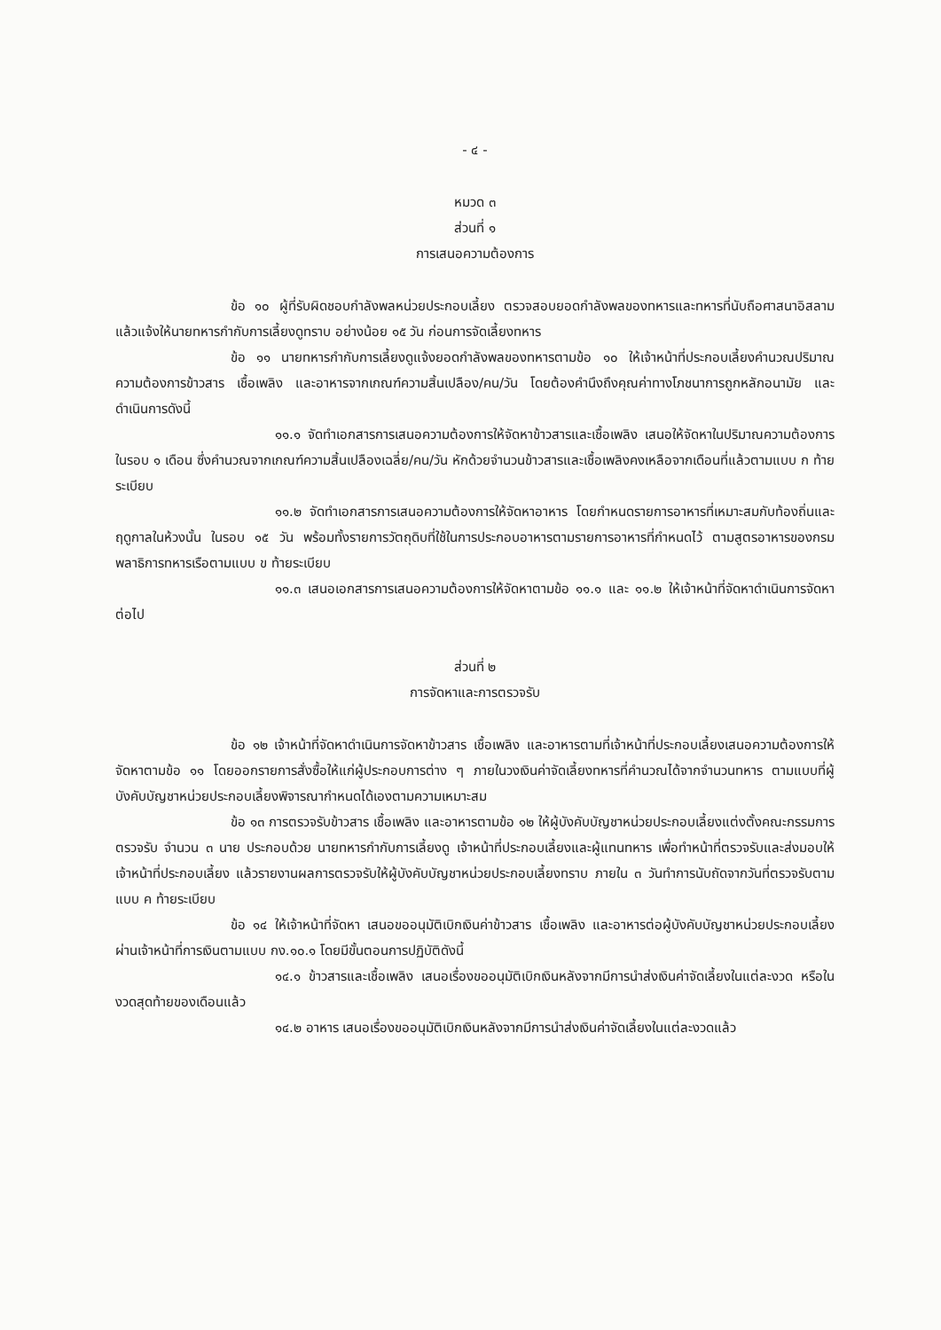- ๔ -
หมวด ๓
ส่วนที่ ๑
การเสนอความต้องการ
ข้อ ๑๐ ผู้ที่รับผิดชอบกำลังพลหน่วยประกอบเลี้ยง ตรวจสอบยอดกำลังพลของทหารและทหารที่นับถือศาสนาอิสลามแล้วแจ้งให้นายทหารกำกับการเลี้ยงดูทราบ อย่างน้อย ๑๕ วัน ก่อนการจัดเลี้ยงทหาร
ข้อ ๑๑ นายทหารกำกับการเลี้ยงดูแจ้งยอดกำลังพลของทหารตามข้อ ๑๐ ให้เจ้าหน้าที่ประกอบเลี้ยงคำนวณปริมาณความต้องการข้าวสาร เชื้อเพลิง และอาหารจากเกณฑ์ความสิ้นเปลือง/คน/วัน โดยต้องคำนึงถึงคุณค่าทางโภชนาการถูกหลักอนามัย และดำเนินการดังนี้
๑๑.๑ จัดทำเอกสารการเสนอความต้องการให้จัดหาข้าวสารและเชื้อเพลิง เสนอให้จัดหาในปริมาณความต้องการในรอบ ๑ เดือน ซึ่งคำนวณจากเกณฑ์ความสิ้นเปลืองเฉลี่ย/คน/วัน หักด้วยจำนวนข้าวสารและเชื้อเพลิงคงเหลือจากเดือนที่แล้วตามแบบ ก ท้ายระเบียบ
๑๑.๒ จัดทำเอกสารการเสนอความต้องการให้จัดหาอาหาร โดยกำหนดรายการอาหารที่เหมาะสมกับท้องถิ่นและฤดูกาลในห้วงนั้น ในรอบ ๑๕ วัน พร้อมทั้งรายการวัตถุดิบที่ใช้ในการประกอบอาหารตามรายการอาหารที่กำหนดไว้ ตามสูตรอาหารของกรมพลาธิการทหารเรือตามแบบ ข ท้ายระเบียบ
๑๑.๓ เสนอเอกสารการเสนอความต้องการให้จัดหาตามข้อ ๑๑.๑ และ ๑๑.๒ ให้เจ้าหน้าที่จัดหาดำเนินการจัดหาต่อไป
ส่วนที่ ๒
การจัดหาและการตรวจรับ
ข้อ ๑๒ เจ้าหน้าที่จัดหาดำเนินการจัดหาข้าวสาร เชื้อเพลิง และอาหารตามที่เจ้าหน้าที่ประกอบเลี้ยงเสนอความต้องการให้จัดหาตามข้อ ๑๑ โดยออกรายการสั่งซื้อให้แก่ผู้ประกอบการต่าง ๆ ภายในวงเงินค่าจัดเลี้ยงทหารที่คำนวณได้จากจำนวนทหาร ตามแบบที่ผู้บังคับบัญชาหน่วยประกอบเลี้ยงพิจารณากำหนดได้เองตามความเหมาะสม
ข้อ ๑๓ การตรวจรับข้าวสาร เชื้อเพลิง และอาหารตามข้อ ๑๒ ให้ผู้บังคับบัญชาหน่วยประกอบเลี้ยงแต่งตั้งคณะกรรมการตรวจรับ จำนวน ๓ นาย ประกอบด้วย นายทหารกำกับการเลี้ยงดู เจ้าหน้าที่ประกอบเลี้ยงและผู้แทนทหาร เพื่อทำหน้าที่ตรวจรับและส่งมอบให้เจ้าหน้าที่ประกอบเลี้ยง แล้วรายงานผลการตรวจรับให้ผู้บังคับบัญชาหน่วยประกอบเลี้ยงทราบ ภายใน ๓ วันทำการนับถัดจากวันที่ตรวจรับตามแบบ ค ท้ายระเบียบ
ข้อ ๑๔ ให้เจ้าหน้าที่จัดหา เสนอขออนุมัติเบิกเงินค่าข้าวสาร เชื้อเพลิง และอาหารต่อผู้บังคับบัญชาหน่วยประกอบเลี้ยง ผ่านเจ้าหน้าที่การเงินตามแบบ กง.๑๐.๑ โดยมีขั้นตอนการปฏิบัติดังนี้
๑๔.๑ ข้าวสารและเชื้อเพลิง เสนอเรื่องขออนุมัติเบิกเงินหลังจากมีการนำส่งเงินค่าจัดเลี้ยงในแต่ละงวด หรือในงวดสุดท้ายของเดือนแล้ว
๑๔.๒ อาหาร เสนอเรื่องขออนุมัติเบิกเงินหลังจากมีการนำส่งเงินค่าจัดเลี้ยงในแต่ละงวดแล้ว